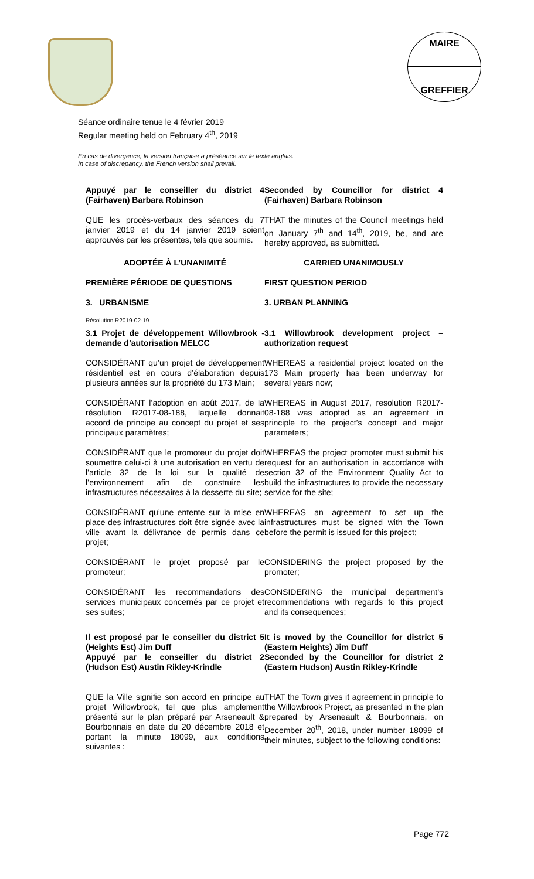MAIRE
GREFFIER
Séance ordinaire tenue le 4 février 2019
Regular meeting held on February 4<sup>th</sup>, 2019
En cas de divergence, la version française a préséance sur le texte anglais.
In case of discrepancy, the French version shall prevail.
Appuyé par le conseiller du district 4 (Fairhaven) Barbara Robinson
Seconded by Councillor for district 4 (Fairhaven) Barbara Robinson
QUE les procès-verbaux des séances du 7 janvier 2019 et du 14 janvier 2019 soient approuvés par les présentes, tels que soumis.
THAT the minutes of the Council meetings held on January 7<sup>th</sup> and 14<sup>th</sup>, 2019, be, and are hereby approved, as submitted.
ADOPTÉE À L’UNANIMITÉ CARRIED UNANIMOUSLY
PREMIÈRE PÉRIODE DE QUESTIONS FIRST QUESTION PERIOD
3. URBANISME 3. URBAN PLANNING
Résolution R2019-02-19
3.1 Projet de développement Willowbrook - demande d’autorisation MELCC
3.1 Willowbrook development project – authorization request
CONSIDÉRANT qu’un projet de développement résidentiel est en cours d’élaboration depuis plusieurs années sur la propriété du 173 Main;
WHEREAS a residential project located on the 173 Main property has been underway for several years now;
CONSIDÉRANT l’adoption en août 2017, de la résolution R2017-08-188, laquelle donnait accord de principe au concept du projet et ses principaux paramètres;
WHEREAS in August 2017, resolution R2017-08-188 was adopted as an agreement in principle to the project’s concept and major parameters;
CONSIDÉRANT que le promoteur du projet doit soumettre celui-ci à une autorisation en vertu de l’article 32 de la loi sur la qualité de l’environnement afin de construire les infrastructures nécessaires à la desserte du site;
WHEREAS the project promoter must submit his request for an authorisation in accordance with section 32 of the Environment Quality Act to build the infrastructures to provide the necessary service for the site;
CONSIDÉRANT qu’une entente sur la mise en place des infrastructures doit être signée avec la ville avant la délivrance de permis dans ce projet;
WHEREAS an agreement to set up the infrastructures must be signed with the Town before the permit is issued for this project;
CONSIDÉRANT le projet proposé par le promoteur;
CONSIDERING the project proposed by the promoter;
CONSIDÉRANT les recommandations des services municipaux concernés par ce projet et ses suites;
CONSIDERING the municipal department’s recommendations with regards to this project and its consequences;
Il est proposé par le conseiller du district 5 (Heights Est) Jim Duff
Appuyé par le conseiller du district 2 (Hudson Est) Austin Rikley-Krindle
It is moved by the Councillor for district 5 (Eastern Heights) Jim Duff
Seconded by the Councillor for district 2 (Eastern Hudson) Austin Rikley-Krindle
QUE la Ville signifie son accord en principe au projet Willowbrook, tel que plus amplement présenté sur le plan préparé par Arseneault & Bourbonnais en date du 20 décembre 2018 et portant la minute 18099, aux conditions suivantes :
THAT the Town gives it agreement in principle to the Willowbrook Project, as presented in the plan prepared by Arseneault & Bourbonnais, on December 20<sup>th</sup>, 2018, under number 18099 of their minutes, subject to the following conditions:
Page 772